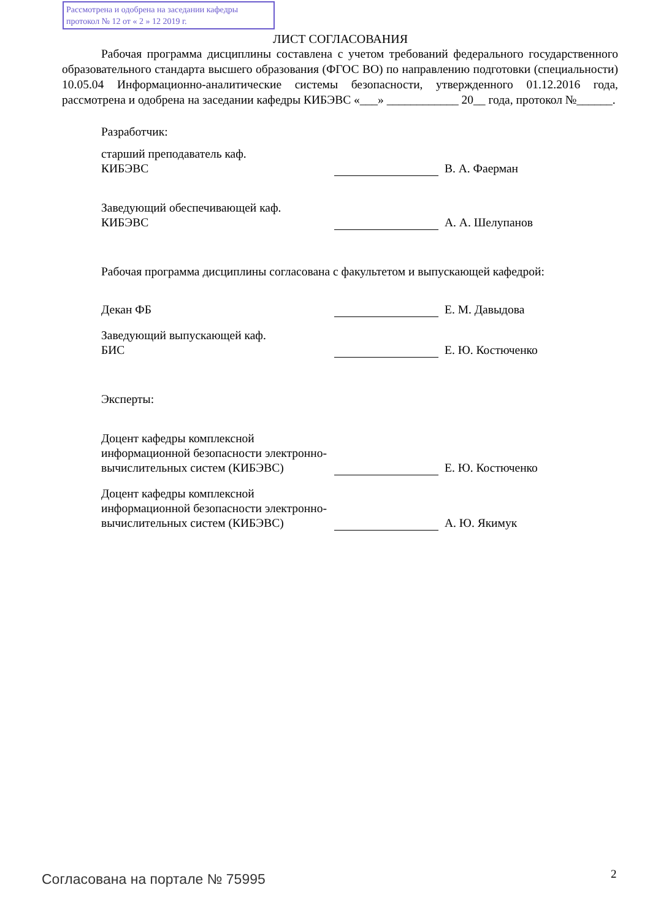Рассмотрена и одобрена на заседании кафедры
протокол № 12 от « 2 » 12 2019 г.
ЛИСТ СОГЛАСОВАНИЯ
Рабочая программа дисциплины составлена с учетом требований федерального государственного образовательного стандарта высшего образования (ФГОС ВО) по направлению подготовки (специальности) 10.05.04 Информационно-аналитические системы безопасности, утвержденного 01.12.2016 года, рассмотрена и одобрена на заседании кафедры КИБЭВС «___» ____________ 20__ года, протокол №______.
Разработчик:
старший преподаватель каф.
КИБЭВС
В. А. Фаерман
Заведующий обеспечивающей каф.
КИБЭВС
А. А. Шелупанов
Рабочая программа дисциплины согласована с факультетом и выпускающей кафедрой:
Декан ФБ
Е. М. Давыдова
Заведующий выпускающей каф.
БИС
Е. Ю. Костюченко
Эксперты:
Доцент кафедры комплексной информационной безопасности электронно-вычислительных систем (КИБЭВС)
Е. Ю. Костюченко
Доцент кафедры комплексной информационной безопасности электронно-вычислительных систем (КИБЭВС)
А. Ю. Якимук
Согласована на портале № 75995 2